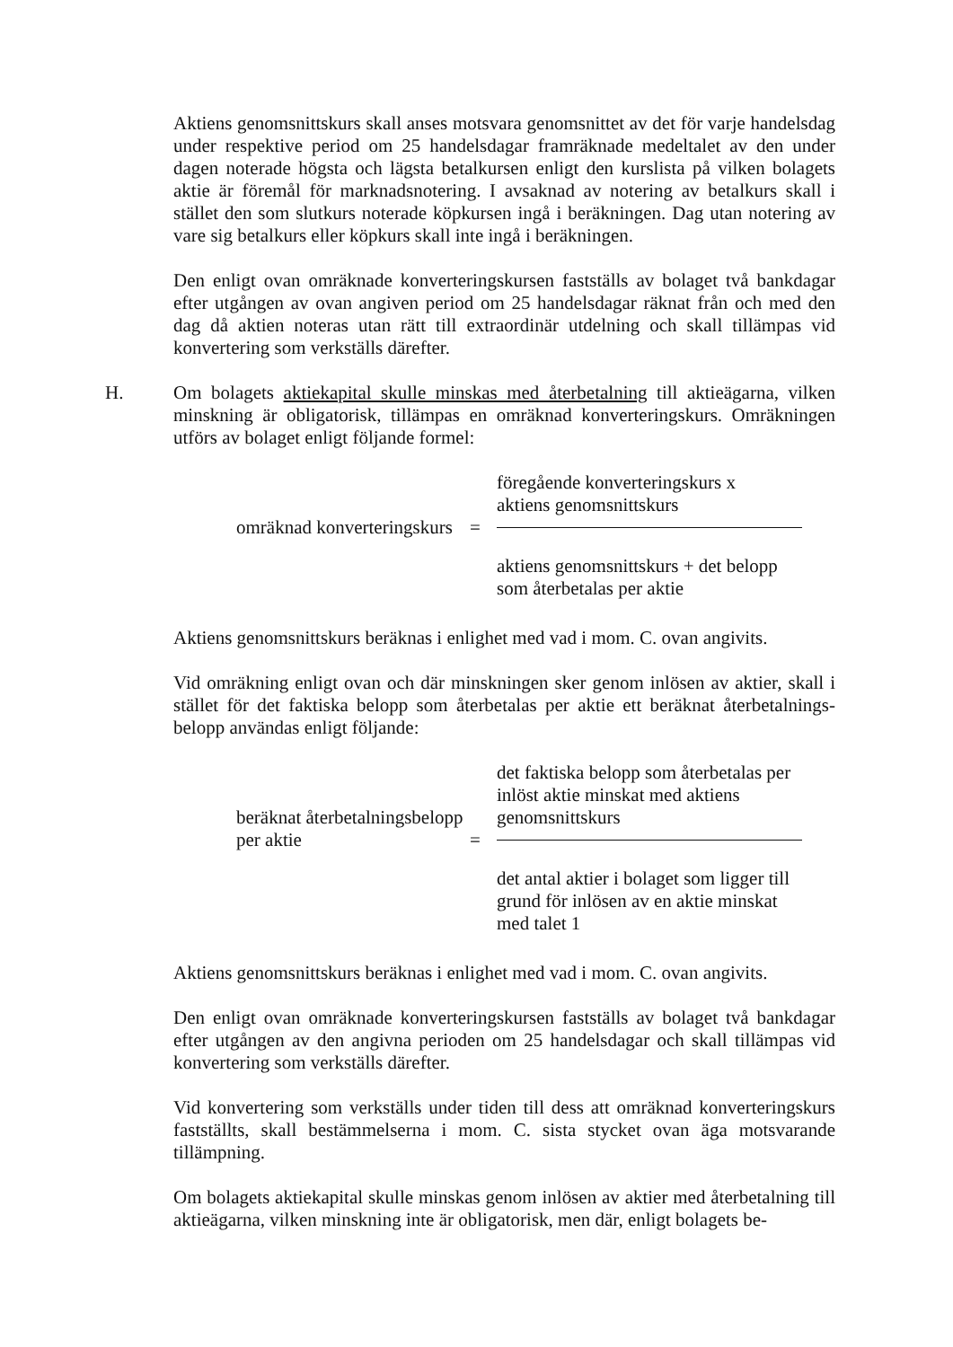Aktiens genomsnittskurs skall anses motsvara genomsnittet av det för varje handelsdag under respektive period om 25 handelsdagar framräknade medeltalet av den under dagen noterade högsta och lägsta betalkursen enligt den kurslista på vilken bolagets aktie är föremål för marknadsnotering. I avsaknad av notering av betalkurs skall i stället den som slutkurs noterade köpkursen ingå i beräkningen. Dag utan notering av vare sig betalkurs eller köpkurs skall inte ingå i beräkningen.
Den enligt ovan omräknade konverteringskursen fastställs av bolaget två bankdagar efter utgången av ovan angiven period om 25 handelsdagar räknat från och med den dag då aktien noteras utan rätt till extraordinär utdelning och skall tillämpas vid konvertering som verkställs därefter.
H. Om bolagets aktiekapital skulle minskas med återbetalning till aktieägarna, vilken minskning är obligatorisk, tillämpas en omräknad konverteringskurs. Omräkningen utförs av bolaget enligt följande formel:
omräknad konverteringskurs
= föregående konverteringskurs x
aktiens genomsnittskurs
aktiens genomsnittskurs + det belopp
som återbetalas per aktie
Aktiens genomsnittskurs beräknas i enlighet med vad i mom. C. ovan angivits.
Vid omräkning enligt ovan och där minskningen sker genom inlösen av aktier, skall i stället för det faktiska belopp som återbetalas per aktie ett beräknat återbetalnings-belopp användas enligt följande:
beräknat återbetalningsbelopp
per aktie
= det faktiska belopp som återbetalas per
inlöst aktie minskat med aktiens
genomsnittskurs
det antal aktier i bolaget som ligger till
grund för inlösen av en aktie minskat
med talet 1
Aktiens genomsnittskurs beräknas i enlighet med vad i mom. C. ovan angivits.
Den enligt ovan omräknade konverteringskursen fastställs av bolaget två bankdagar efter utgången av den angivna perioden om 25 handelsdagar och skall tillämpas vid konvertering som verkställs därefter.
Vid konvertering som verkställs under tiden till dess att omräknad konverteringskurs fastställts, skall bestämmelserna i mom. C. sista stycket ovan äga motsvarande tillämpning.
Om bolagets aktiekapital skulle minskas genom inlösen av aktier med återbetalning till aktieägarna, vilken minskning inte är obligatorisk, men där, enligt bolagets be-